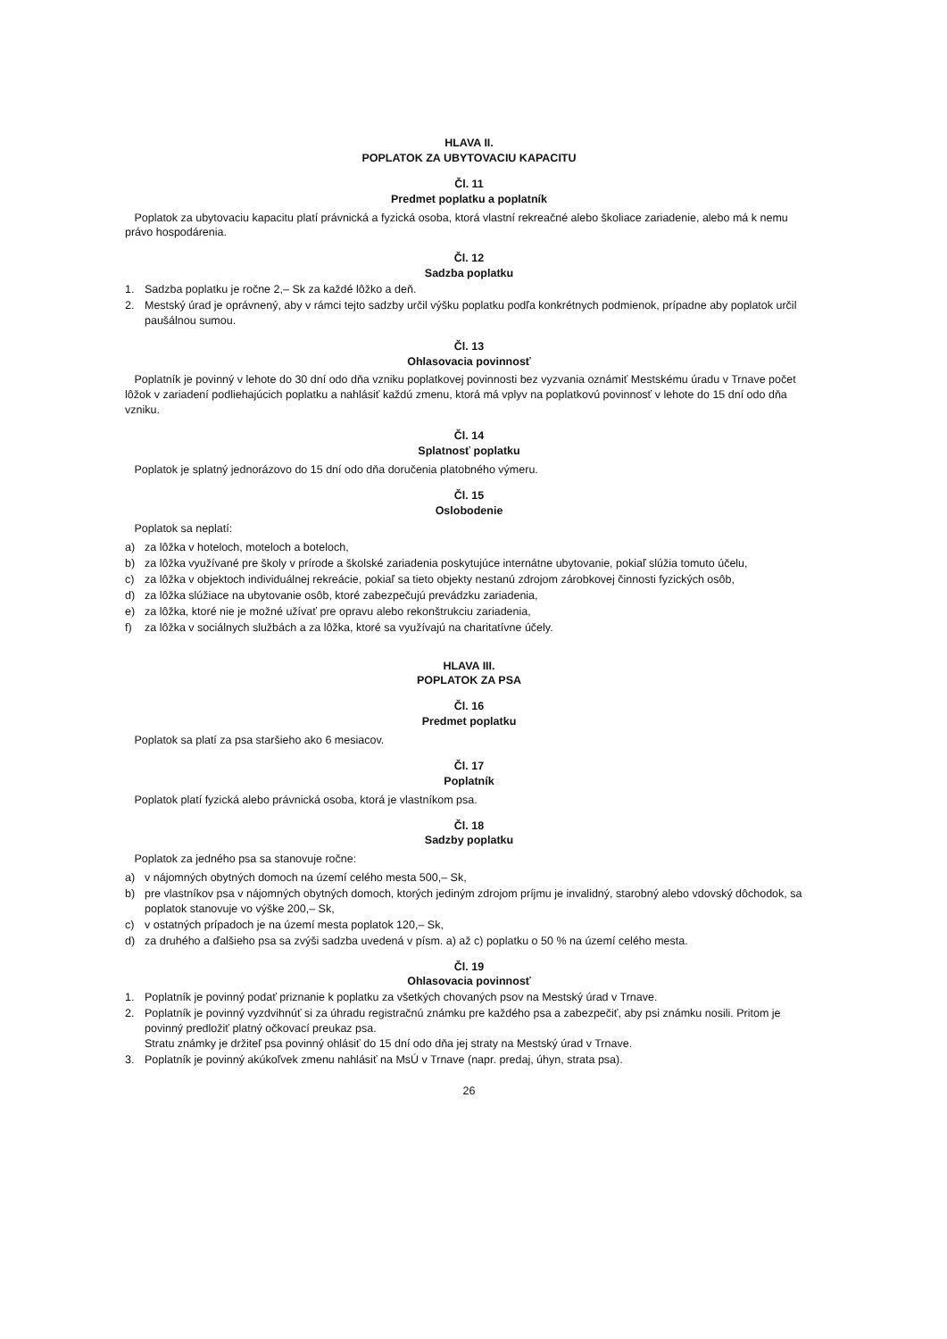HLAVA II.
POPLATOK ZA UBYTOVACIU KAPACITU
Čl. 11
Predmet poplatku a poplatník
Poplatok za ubytovaciu kapacitu platí právnická a fyzická osoba, ktorá vlastní rekreačné alebo školiace zariadenie, alebo má k nemu právo hospodárenia.
Čl. 12
Sadzba poplatku
1. Sadzba poplatku je ročne 2,– Sk za každé lôžko a deň.
2. Mestský úrad je oprávnený, aby v rámci tejto sadzby určil výšku poplatku podľa konkrétnych podmienok, prípadne aby poplatok určil paušálnou sumou.
Čl. 13
Ohlasovacia povinnosť
Poplatník je povinný v lehote do 30 dní odo dňa vzniku poplatkovej povinnosti bez vyzvania oznámiť Mestskému úradu v Trnave počet lôžok v zariadení podliehajúcich poplatku a nahlásiť každú zmenu, ktorá má vplyv na poplatkovú povinnosť v lehote do 15 dní odo dňa vzniku.
Čl. 14
Splatnosť poplatku
Poplatok je splatný jednorázovo do 15 dní odo dňa doručenia platobného výmeru.
Čl. 15
Oslobodenie
Poplatok sa neplatí:
a) za lôžka v hoteloch, moteloch a boteloch,
b) za lôžka využívané pre školy v prírode a školské zariadenia poskytujúce internátne ubytovanie, pokiaľ slúžia tomuto účelu,
c) za lôžka v objektoch individuálnej rekreácie, pokiaľ sa tieto objekty nestanú zdrojom zárobkovej činnosti fyzických osôb,
d) za lôžka slúžiace na ubytovanie osôb, ktoré zabezpečujú prevádzku zariadenia,
e) za lôžka, ktoré nie je možné užívať pre opravu alebo rekonštrukciu zariadenia,
f) za lôžka v sociálnych službách a za lôžka, ktoré sa využívajú na charitatívne účely.
HLAVA III.
POPLATOK ZA PSA
Čl. 16
Predmet poplatku
Poplatok sa platí za psa staršieho ako 6 mesiacov.
Čl. 17
Poplatník
Poplatok platí fyzická alebo právnická osoba, ktorá je vlastníkom psa.
Čl. 18
Sadzby poplatku
Poplatok za jedného psa sa stanovuje ročne:
a) v nájomných obytných domoch na území celého mesta 500,– Sk,
b) pre vlastníkov psa v nájomných obytných domoch, ktorých jediným zdrojom príjmu je invalidný, starobný alebo vdovský dôchodok, sa poplatok stanovuje vo výške 200,– Sk,
c) v ostatných prípadoch je na území mesta poplatok 120,– Sk,
d) za druhého a ďalšieho psa sa zvýši sadzba uvedená v písm. a) až c) poplatku o 50 % na území celého mesta.
Čl. 19
Ohlasovacia povinnosť
1. Poplatník je povinný podať priznanie k poplatku za všetkých chovaných psov na Mestský úrad v Trnave.
2. Poplatník je povinný vyzdvihnúť si za úhradu registračnú známku pre každého psa a zabezpečiť, aby psi známku nosili. Pritom je povinný predložiť platný očkovací preukaz psa.
Stratu známky je držiteľ psa povinný ohlásiť do 15 dní odo dňa jej straty na Mestský úrad v Trnave.
3. Poplatník je povinný akúkoľvek zmenu nahlásiť na MsÚ v Trnave (napr. predaj, úhyn, strata psa).
26